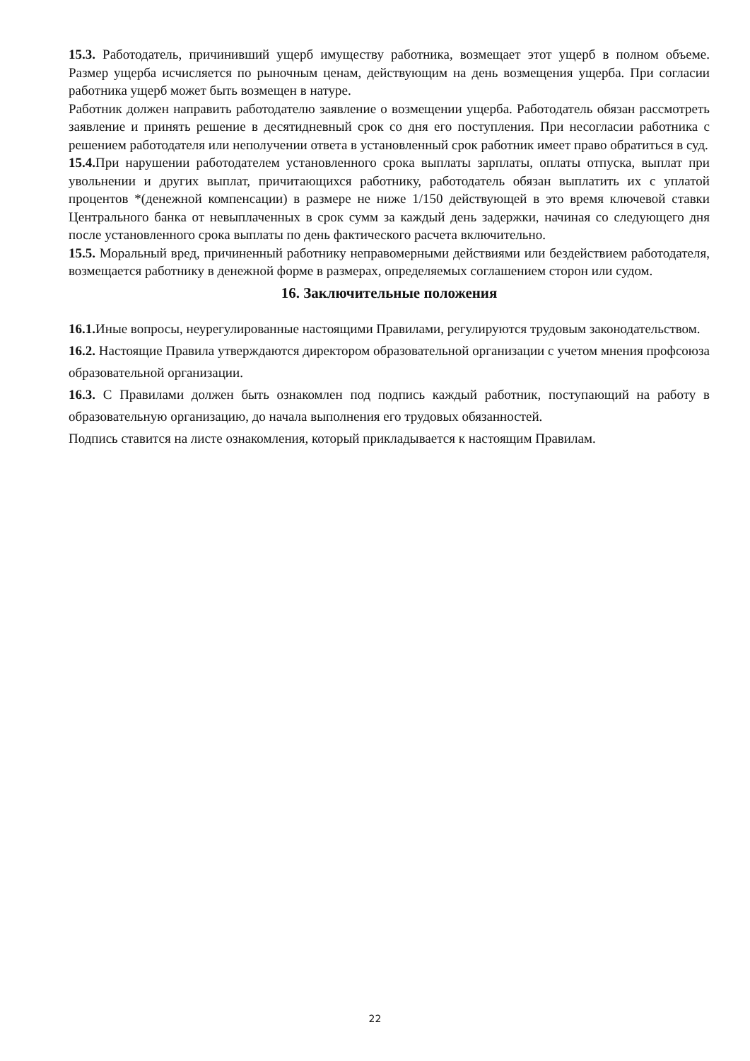15.3. Работодатель, причинивший ущерб имуществу работника, возмещает этот ущерб в полном объеме. Размер ущерба исчисляется по рыночным ценам, действующим на день возмещения ущерба. При согласии работника ущерб может быть возмещен в натуре.
Работник должен направить работодателю заявление о возмещении ущерба. Работодатель обязан рассмотреть заявление и принять решение в десятидневный срок со дня его поступления. При несогласии работника с решением работодателя или неполучении ответа в установленный срок работник имеет право обратиться в суд.
15.4. При нарушении работодателем установленного срока выплаты зарплаты, оплаты отпуска, выплат при увольнении и других выплат, причитающихся работнику, работодатель обязан выплатить их с уплатой процентов *(денежной компенсации) в размере не ниже 1/150 действующей в это время ключевой ставки Центрального банка от невыплаченных в срок сумм за каждый день задержки, начиная со следующего дня после установленного срока выплаты по день фактического расчета включительно.
15.5. Моральный вред, причиненный работнику неправомерными действиями или бездействием работодателя, возмещается работнику в денежной форме в размерах, определяемых соглашением сторон или судом.
16. Заключительные положения
16.1. Иные вопросы, неурегулированные настоящими Правилами, регулируются трудовым законодательством.
16.2. Настоящие Правила утверждаются директором образовательной организации с учетом мнения профсоюза образовательной организации.
16.3. С Правилами должен быть ознакомлен под подпись каждый работник, поступающий на работу в образовательную организацию, до начала выполнения его трудовых обязанностей.
Подпись ставится на листе ознакомления, который прикладывается к настоящим Правилам.
22